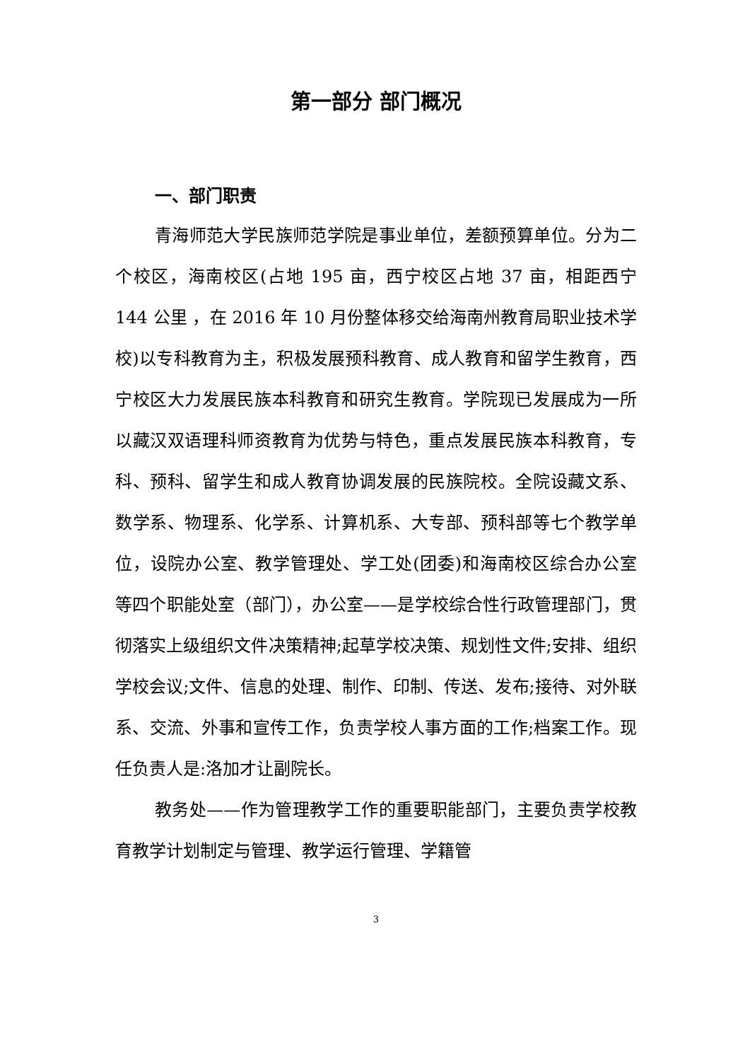第一部分 部门概况
一、部门职责
青海师范大学民族师范学院是事业单位，差额预算单位。分为二个校区，海南校区(占地 195 亩，西宁校区占地 37 亩，相距西宁 144 公里 ，在 2016 年 10 月份整体移交给海南州教育局职业技术学校)以专科教育为主，积极发展预科教育、成人教育和留学生教育，西宁校区大力发展民族本科教育和研究生教育。学院现已发展成为一所以藏汉双语理科师资教育为优势与特色，重点发展民族本科教育，专科、预科、留学生和成人教育协调发展的民族院校。全院设藏文系、数学系、物理系、化学系、计算机系、大专部、预科部等七个教学单位，设院办公室、教学管理处、学工处(团委)和海南校区综合办公室等四个职能处室（部门），办公室——是学校综合性行政管理部门，贯彻落实上级组织文件决策精神;起草学校决策、规划性文件;安排、组织学校会议;文件、信息的处理、制作、印制、传送、发布;接待、对外联系、交流、外事和宣传工作，负责学校人事方面的工作;档案工作。现任负责人是:洛加才让副院长。
教务处——作为管理教学工作的重要职能部门，主要负责学校教育教学计划制定与管理、教学运行管理、学籍管
3